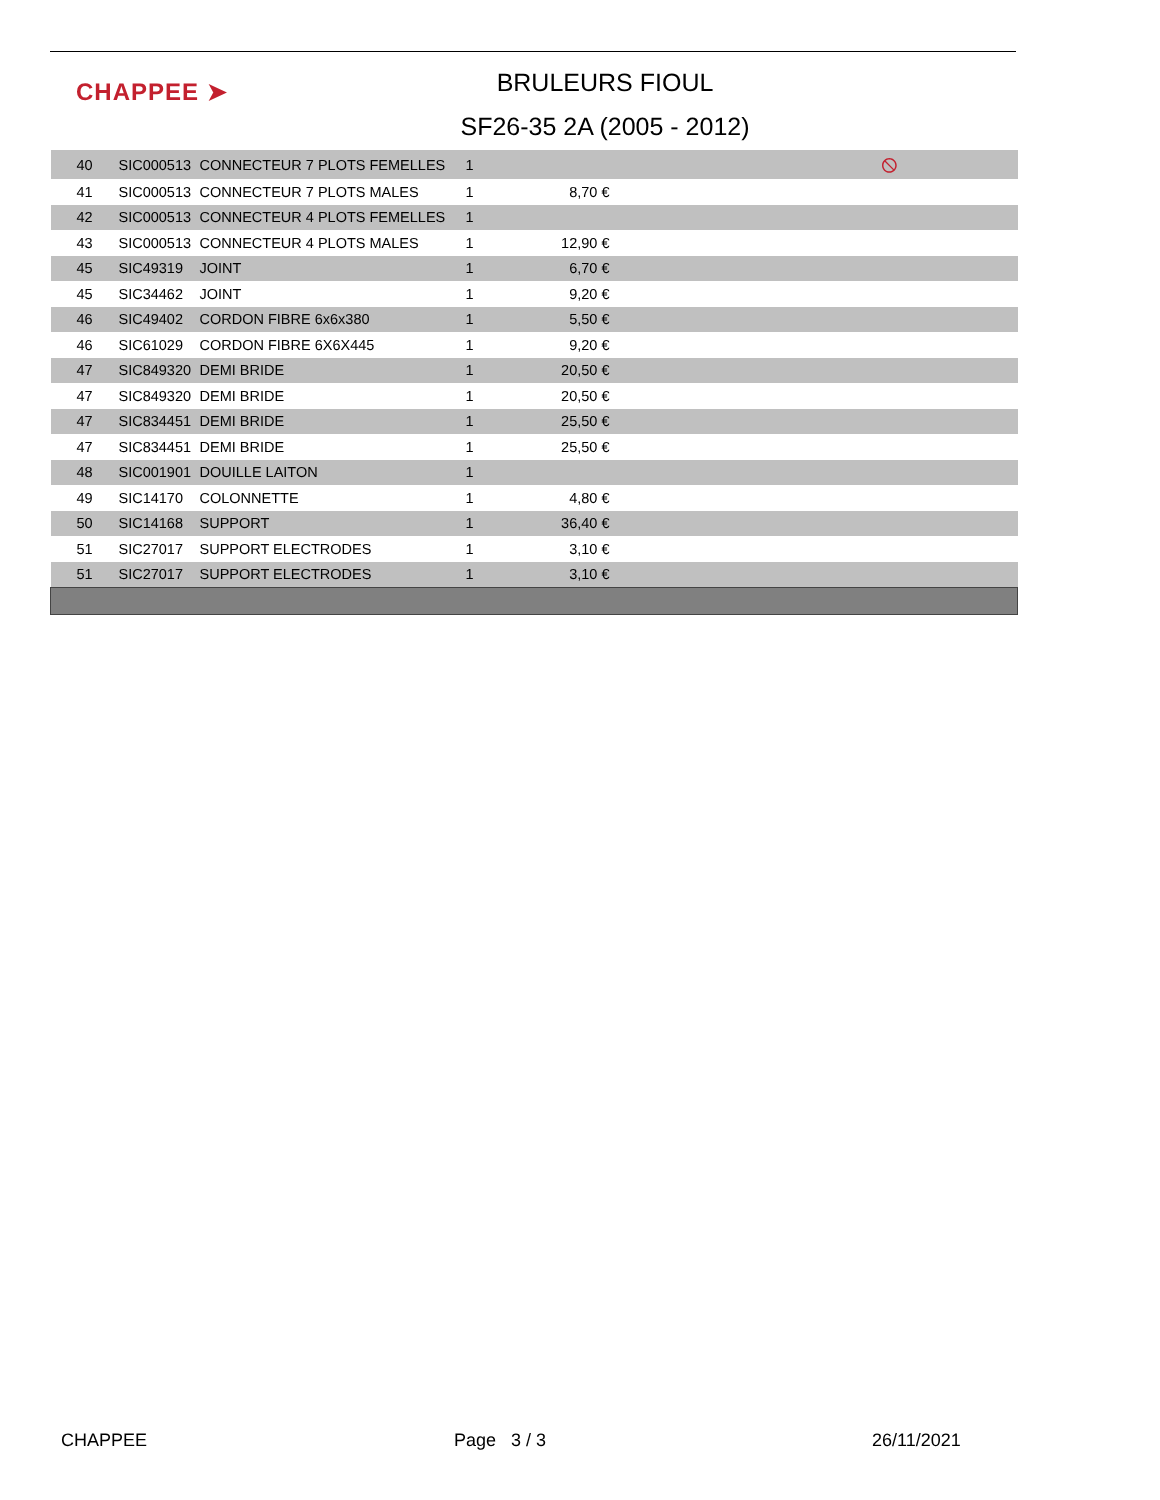CHAPPEE ➤
BRULEURS FIOUL
SF26-35 2A (2005 - 2012)
| 40 | SIC000513 | CONNECTEUR 7 PLOTS FEMELLES | 1 | | ⦸ |
| 41 | SIC000513 | CONNECTEUR 7 PLOTS MALES | 1 | 8,70 € | |
| 42 | SIC000513 | CONNECTEUR 4 PLOTS FEMELLES | 1 | | |
| 43 | SIC000513 | CONNECTEUR 4 PLOTS MALES | 1 | 12,90 € | |
| 45 | SIC49319 | JOINT | 1 | 6,70 € | |
| 45 | SIC34462 | JOINT | 1 | 9,20 € | |
| 46 | SIC49402 | CORDON FIBRE 6x6x380 | 1 | 5,50 € | |
| 46 | SIC61029 | CORDON FIBRE 6X6X445 | 1 | 9,20 € | |
| 47 | SIC849320 | DEMI BRIDE | 1 | 20,50 € | |
| 47 | SIC849320 | DEMI BRIDE | 1 | 20,50 € | |
| 47 | SIC834451 | DEMI BRIDE | 1 | 25,50 € | |
| 47 | SIC834451 | DEMI BRIDE | 1 | 25,50 € | |
| 48 | SIC001901 | DOUILLE LAITON | 1 | | |
| 49 | SIC14170 | COLONNETTE | 1 | 4,80 € | |
| 50 | SIC14168 | SUPPORT | 1 | 36,40 € | |
| 51 | SIC27017 | SUPPORT ELECTRODES | 1 | 3,10 € | |
| 51 | SIC27017 | SUPPORT ELECTRODES | 1 | 3,10 € | |
CHAPPEE Page 3 / 3 26/11/2021